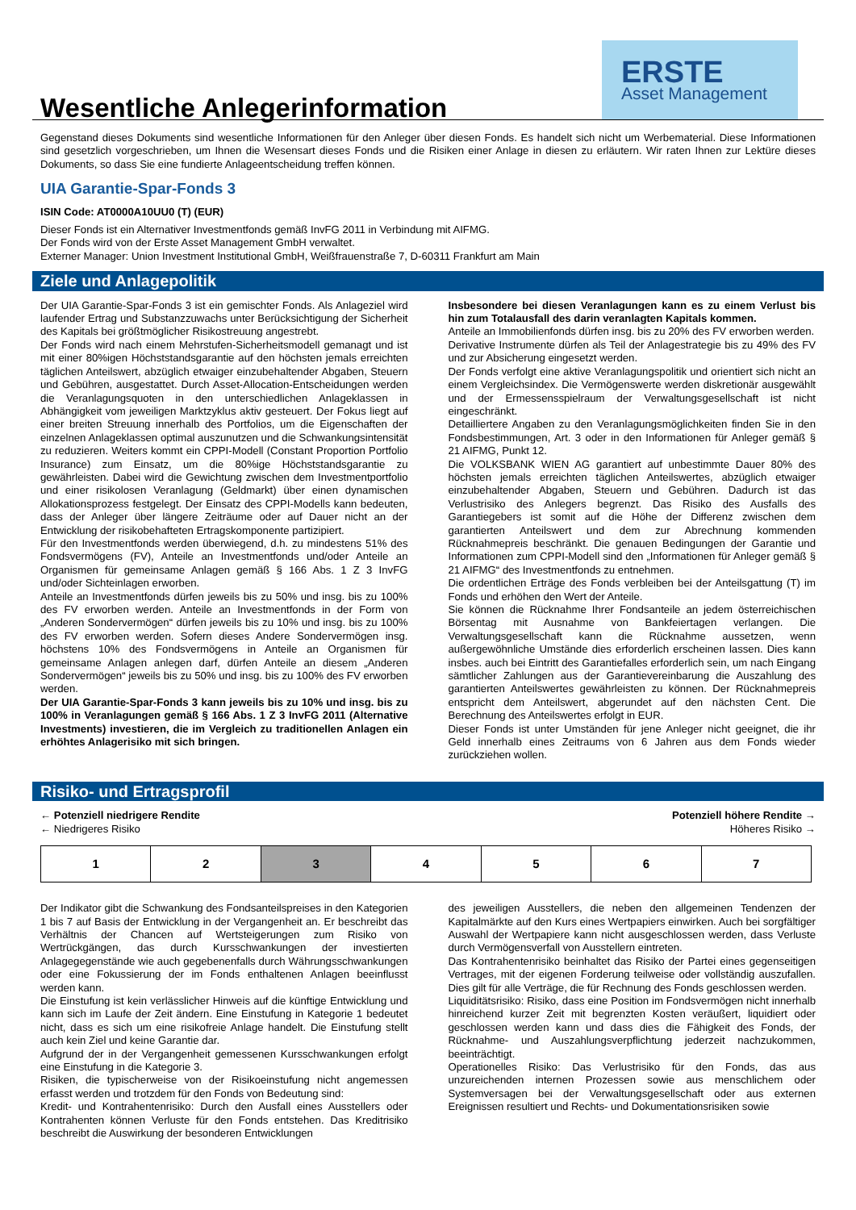Wesentliche Anlegerinformation
ERSTE
Asset Management
Gegenstand dieses Dokuments sind wesentliche Informationen für den Anleger über diesen Fonds. Es handelt sich nicht um Werbematerial. Diese Informationen sind gesetzlich vorgeschrieben, um Ihnen die Wesensart dieses Fonds und die Risiken einer Anlage in diesen zu erläutern. Wir raten Ihnen zur Lektüre dieses Dokuments, so dass Sie eine fundierte Anlageentscheidung treffen können.
UIA Garantie-Spar-Fonds 3
ISIN Code: AT0000A10UU0 (T) (EUR)
Dieser Fonds ist ein Alternativer Investmentfonds gemäß InvFG 2011 in Verbindung mit AIFMG.
Der Fonds wird von der Erste Asset Management GmbH verwaltet.
Externer Manager: Union Investment Institutional GmbH, Weißfrauenstraße 7, D-60311 Frankfurt am Main
Ziele und Anlagepolitik
Der UIA Garantie-Spar-Fonds 3 ist ein gemischter Fonds. Als Anlageziel wird laufender Ertrag und Substanzzuwachs unter Berücksichtigung der Sicherheit des Kapitals bei größtmöglicher Risikostreuung angestrebt.
Der Fonds wird nach einem Mehrstufen-Sicherheitsmodell gemanagt und ist mit einer 80%igen Höchststandsgarantie auf den höchsten jemals erreichten täglichen Anteilswert, abzüglich etwaiger einzubehaltender Abgaben, Steuern und Gebühren, ausgestattet. Durch Asset-Allocation-Entscheidungen werden die Veranlagungsquoten in den unterschiedlichen Anlageklassen in Abhängigkeit vom jeweiligen Marktzyklus aktiv gesteuert. Der Fokus liegt auf einer breiten Streuung innerhalb des Portfolios, um die Eigenschaften der einzelnen Anlageklassen optimal auszunutzen und die Schwankungsintensität zu reduzieren. Weiters kommt ein CPPI-Modell (Constant Proportion Portfolio Insurance) zum Einsatz, um die 80%ige Höchststandsgarantie zu gewährleisten. Dabei wird die Gewichtung zwischen dem Investmentportfolio und einer risikolosen Veranlagung (Geldmarkt) über einen dynamischen Allokationsprozess festgelegt. Der Einsatz des CPPI-Modells kann bedeuten, dass der Anleger über längere Zeiträume oder auf Dauer nicht an der Entwicklung der risikobehafteten Ertragskomponente partizipiert.
Für den Investmentfonds werden überwiegend, d.h. zu mindestens 51% des Fondsvermögens (FV), Anteile an Investmentfonds und/oder Anteile an Organismen für gemeinsame Anlagen gemäß § 166 Abs. 1 Z 3 InvFG und/oder Sichteinlagen erworben.
Anteile an Investmentfonds dürfen jeweils bis zu 50% und insg. bis zu 100% des FV erworben werden. Anteile an Investmentfonds in der Form von „Anderen Sondervermögen“ dürfen jeweils bis zu 10% und insg. bis zu 100% des FV erworben werden. Sofern dieses Andere Sondervermögen insg. höchstens 10% des Fondsvermögens in Anteile an Organismen für gemeinsame Anlagen anlegen darf, dürfen Anteile an diesem „Anderen Sondervermögen“ jeweils bis zu 50% und insg. bis zu 100% des FV erworben werden.
Der UIA Garantie-Spar-Fonds 3 kann jeweils bis zu 10% und insg. bis zu 100% in Veranlagungen gemäß § 166 Abs. 1 Z 3 InvFG 2011 (Alternative Investments) investieren, die im Vergleich zu traditionellen Anlagen ein erhöhtes Anlagerisiko mit sich bringen.
Insbesondere bei diesen Veranlagungen kann es zu einem Verlust bis hin zum Totalausfall des darin veranlagten Kapitals kommen.
Anteile an Immobilienfonds dürfen insg. bis zu 20% des FV erworben werden.
Derivative Instrumente dürfen als Teil der Anlagestrategie bis zu 49% des FV und zur Absicherung eingesetzt werden.
Der Fonds verfolgt eine aktive Veranlagungspolitik und orientiert sich nicht an einem Vergleichsindex. Die Vermögenswerte werden diskretionär ausgewählt und der Ermessensspielraum der Verwaltungsgesellschaft ist nicht eingeschränkt.
Detailliertere Angaben zu den Veranlagungsmöglichkeiten finden Sie in den Fondsbestimmungen, Art. 3 oder in den Informationen für Anleger gemäß § 21 AIFMG, Punkt 12.
Die VOLKSBANK WIEN AG garantiert auf unbestimmte Dauer 80% des höchsten jemals erreichten täglichen Anteilswertes, abzüglich etwaiger einzubehaltender Abgaben, Steuern und Gebühren. Dadurch ist das Verlustrisiko des Anlegers begrenzt. Das Risiko des Ausfalls des Garantiegebers ist somit auf die Höhe der Differenz zwischen dem garantierten Anteilswert und dem zur Abrechnung kommenden Rücknahmepreis beschränkt. Die genauen Bedingungen der Garantie und Informationen zum CPPI-Modell sind den „Informationen für Anleger gemäß § 21 AIFMG“ des Investmentfonds zu entnehmen.
Die ordentlichen Erträge des Fonds verbleiben bei der Anteilsgattung (T) im Fonds und erhöhen den Wert der Anteile.
Sie können die Rücknahme Ihrer Fondsanteile an jedem österreichischen Börsentag mit Ausnahme von Bankfeiertagen verlangen. Die Verwaltungsgesellschaft kann die Rücknahme aussetzen, wenn außergewöhnliche Umstände dies erforderlich erscheinen lassen. Dies kann insbes. auch bei Eintritt des Garantiefalles erforderlich sein, um nach Eingang sämtlicher Zahlungen aus der Garantievereinbarung die Auszahlung des garantierten Anteilswertes gewährleisten zu können. Der Rücknahmepreis entspricht dem Anteilswert, abgerundet auf den nächsten Cent. Die Berechnung des Anteilswertes erfolgt in EUR.
Dieser Fonds ist unter Umständen für jene Anleger nicht geeignet, die ihr Geld innerhalb eines Zeitraums von 6 Jahren aus dem Fonds wieder zurückziehen wollen.
Risiko- und Ertragsprofil
← Potenziell niedrigere Rendite
← Niedrigeres Risiko
Potenziell höhere Rendite →
Höheres Risiko →
| 1 | 2 | 3 | 4 | 5 | 6 | 7 |
Der Indikator gibt die Schwankung des Fondsanteilspreises in den Kategorien 1 bis 7 auf Basis der Entwicklung in der Vergangenheit an. Er beschreibt das Verhältnis der Chancen auf Wertsteigerungen zum Risiko von Wertrückgängen, das durch Kursschwankungen der investierten Anlagegegenstände wie auch gegebenenfalls durch Währungsschwankungen oder eine Fokussierung der im Fonds enthaltenen Anlagen beeinflusst werden kann.
Die Einstufung ist kein verlässlicher Hinweis auf die künftige Entwicklung und kann sich im Laufe der Zeit ändern. Eine Einstufung in Kategorie 1 bedeutet nicht, dass es sich um eine risikofreie Anlage handelt. Die Einstufung stellt auch kein Ziel und keine Garantie dar.
Aufgrund der in der Vergangenheit gemessenen Kursschwankungen erfolgt eine Einstufung in die Kategorie 3.
Risiken, die typischerweise von der Risikoeinstufung nicht angemessen erfasst werden und trotzdem für den Fonds von Bedeutung sind:
Kredit- und Kontrahentenrisiko: Durch den Ausfall eines Ausstellers oder Kontrahenten können Verluste für den Fonds entstehen. Das Kreditrisiko beschreibt die Auswirkung der besonderen Entwicklungen
des jeweiligen Ausstellers, die neben den allgemeinen Tendenzen der Kapitalmärkte auf den Kurs eines Wertpapiers einwirken. Auch bei sorgfältiger Auswahl der Wertpapiere kann nicht ausgeschlossen werden, dass Verluste durch Vermögensverfall von Ausstellern eintreten.
Das Kontrahentenrisiko beinhaltet das Risiko der Partei eines gegenseitigen Vertrages, mit der eigenen Forderung teilweise oder vollständig auszufallen. Dies gilt für alle Verträge, die für Rechnung des Fonds geschlossen werden.
Liquiditätsrisiko: Risiko, dass eine Position im Fondsvermögen nicht innerhalb hinreichend kurzer Zeit mit begrenzten Kosten veräußert, liquidiert oder geschlossen werden kann und dass dies die Fähigkeit des Fonds, der Rücknahme- und Auszahlungsverpflichtung jederzeit nachzukommen, beeinträchtigt.
Operationelles Risiko: Das Verlustrisiko für den Fonds, das aus unzureichenden internen Prozessen sowie aus menschlichem oder Systemversagen bei der Verwaltungsgesellschaft oder aus externen Ereignissen resultiert und Rechts- und Dokumentationsrisiken sowie